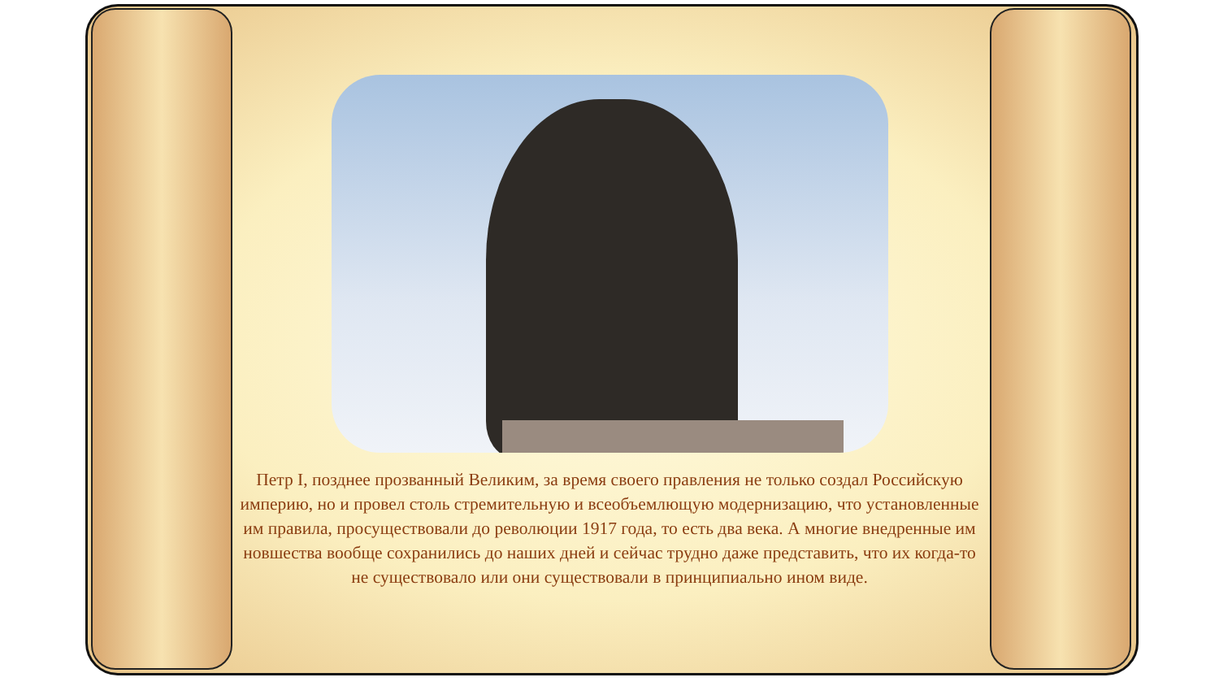Петр I, позднее прозванный Великим, за время своего правления не только создал Российскую империю, но и провел столь стремительную и всеобъемлющую модернизацию, что установленные им правила, просуществовали до революции 1917 года, то есть два века. А многие внедренные им новшества вообще сохранились до наших дней и сейчас трудно даже представить, что их когда-то не существовало или они существовали в принципиально ином виде.